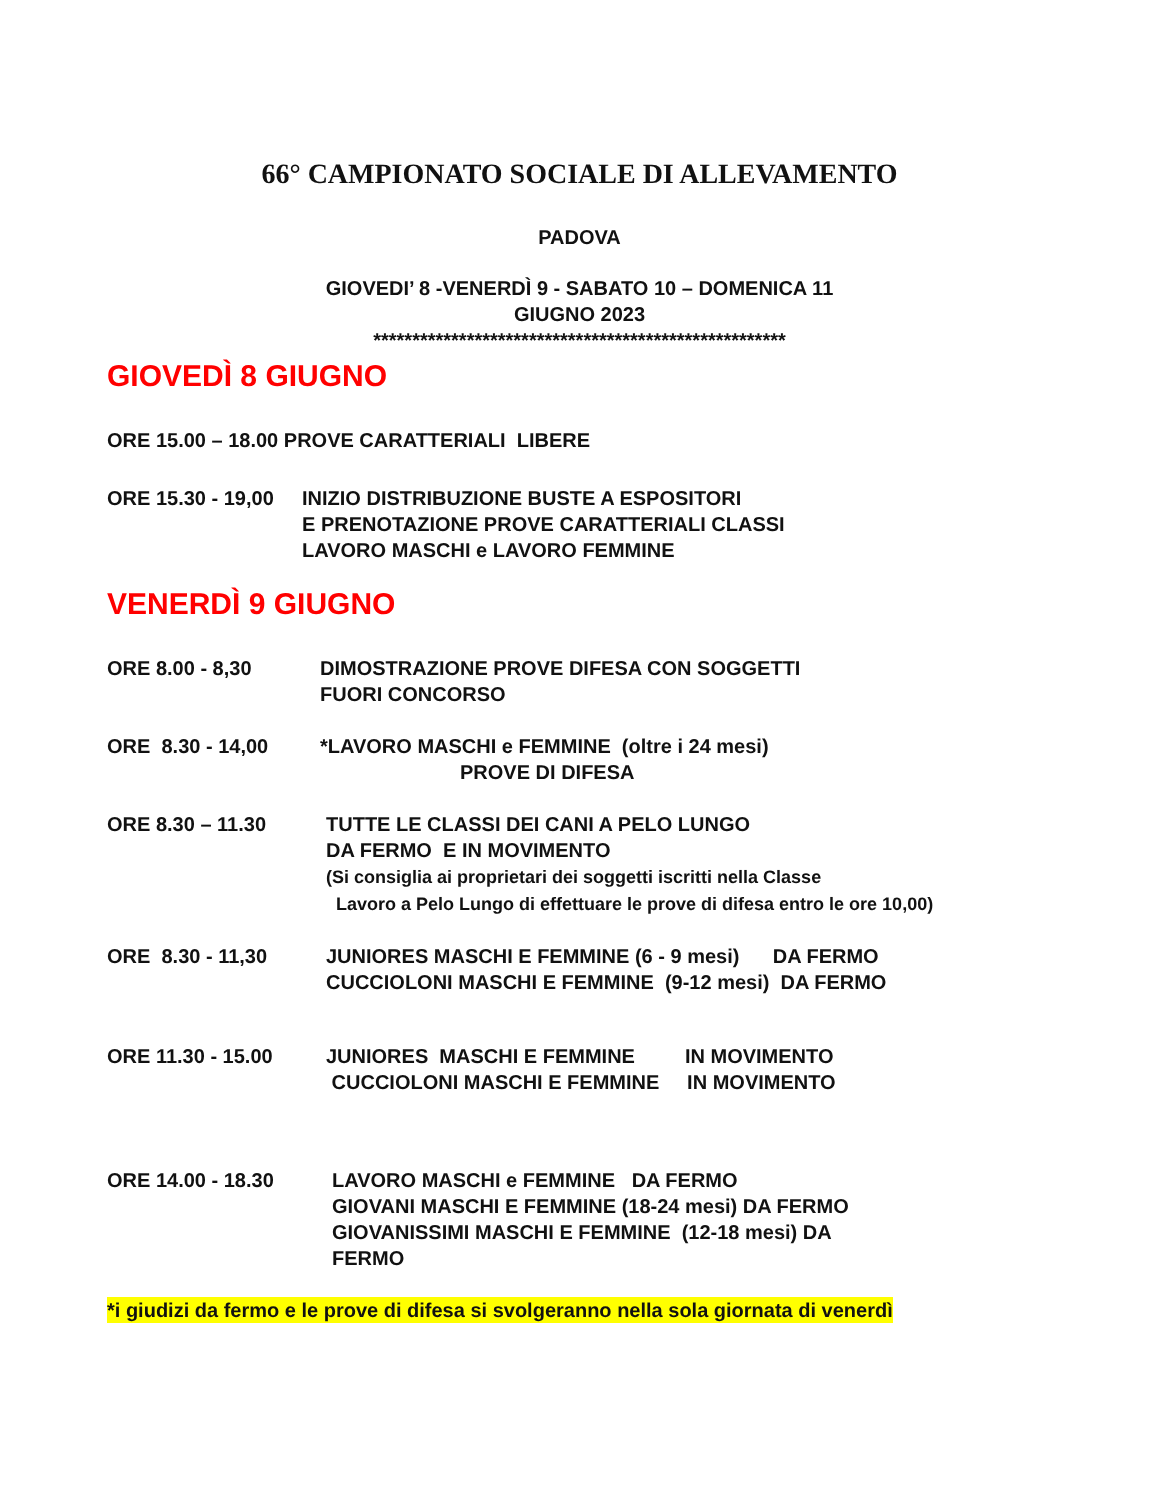66° CAMPIONATO SOCIALE DI ALLEVAMENTO
PADOVA
GIOVEDI’ 8 -VENERDÌ 9 - SABATO 10 – DOMENICA 11
GIUGNO 2023
*****************************************************
GIOVEDÌ 8 GIUGNO
ORE 15.00 – 18.00 PROVE CARATTERIALI LIBERE
ORE 15.30 - 19,00
INIZIO DISTRIBUZIONE BUSTE A ESPOSITORI
E PRENOTAZIONE PROVE CARATTERIALI CLASSI
LAVORO MASCHI e LAVORO FEMMINE
VENERDÌ 9 GIUGNO
ORE 8.00 - 8,30 DIMOSTRAZIONE PROVE DIFESA CON SOGGETTI
FUORI CONCORSO
ORE 8.30 - 14,00 *LAVORO MASCHI e FEMMINE (oltre i 24 mesi)
PROVE DI DIFESA
ORE 8.30 – 11.30 TUTTE LE CLASSI DEI CANI A PELO LUNGO
DA FERMO E IN MOVIMENTO
(Si consiglia ai proprietari dei soggetti iscritti nella Classe
Lavoro a Pelo Lungo di effettuare le prove di difesa entro le ore 10,00)
ORE 8.30 - 11,30 JUNIORES MASCHI E FEMMINE (6 - 9 mesi) DA FERMO
CUCCIOLONI MASCHI E FEMMINE (9-12 mesi) DA FERMO
ORE 11.30 - 15.00 JUNIORES MASCHI E FEMMINE IN MOVIMENTO
CUCCIOLONI MASCHI E FEMMINE IN MOVIMENTO
ORE 14.00 - 18.30 LAVORO MASCHI e FEMMINE DA FERMO
GIOVANI MASCHI E FEMMINE (18-24 mesi) DA FERMO
GIOVANISSIMI MASCHI E FEMMINE (12-18 mesi) DA
FERMO
*i giudizi da fermo e le prove di difesa si svolgeranno nella sola giornata di venerdì